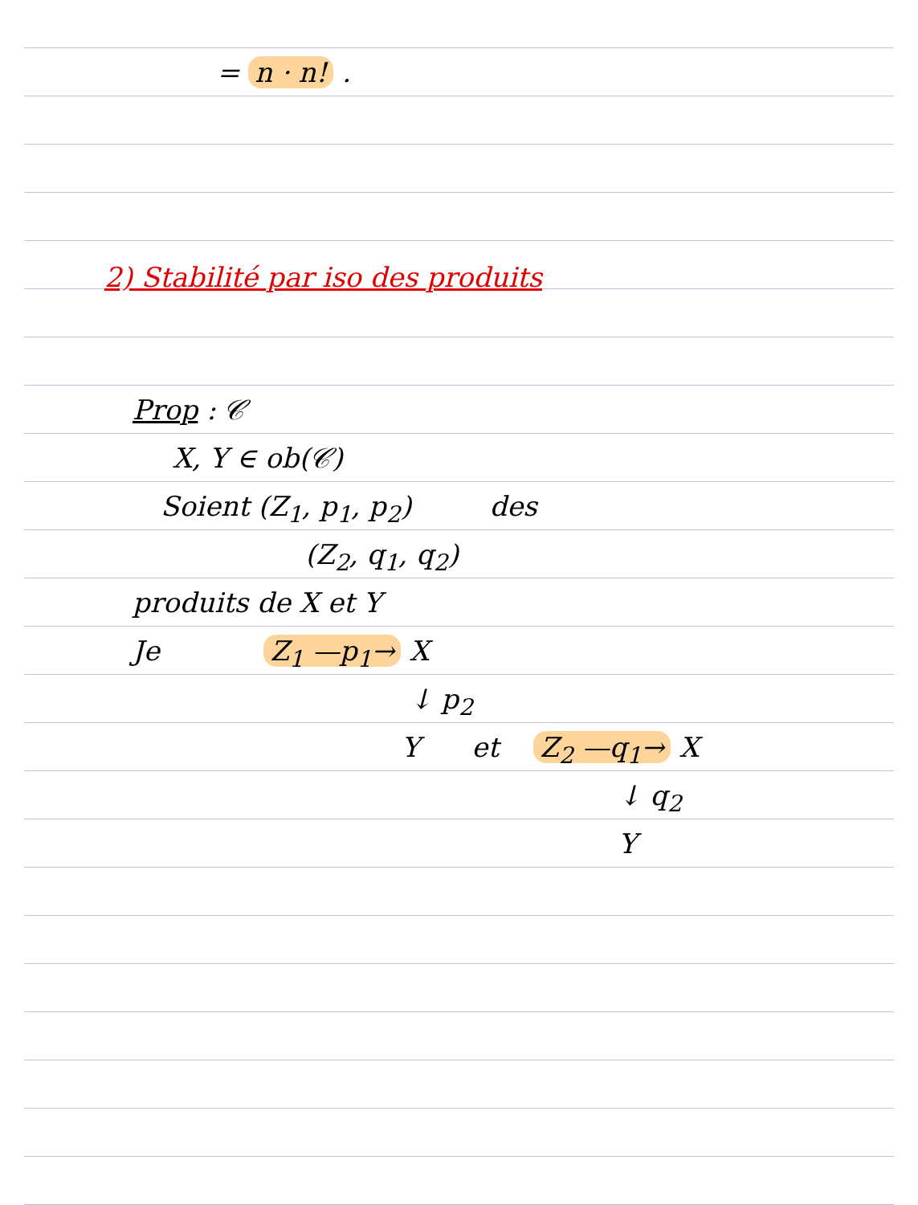= n · n! .
2) Stabilité par iso des produits
Prop : 𝒞
X, Y ∈ ob(𝒞)
Soient (Z<sub>1</sub>, p<sub>1</sub>, p<sub>2</sub>) des
(Z<sub>2</sub>, q<sub>1</sub>, q<sub>2</sub>)
produits de X et Y
Je Z<sub>1</sub> —p<sub>1</sub>→ X
↓ p<sub>2</sub>
Y et Z<sub>2</sub> —q<sub>1</sub>→ X
↓ q<sub>2</sub>
Y